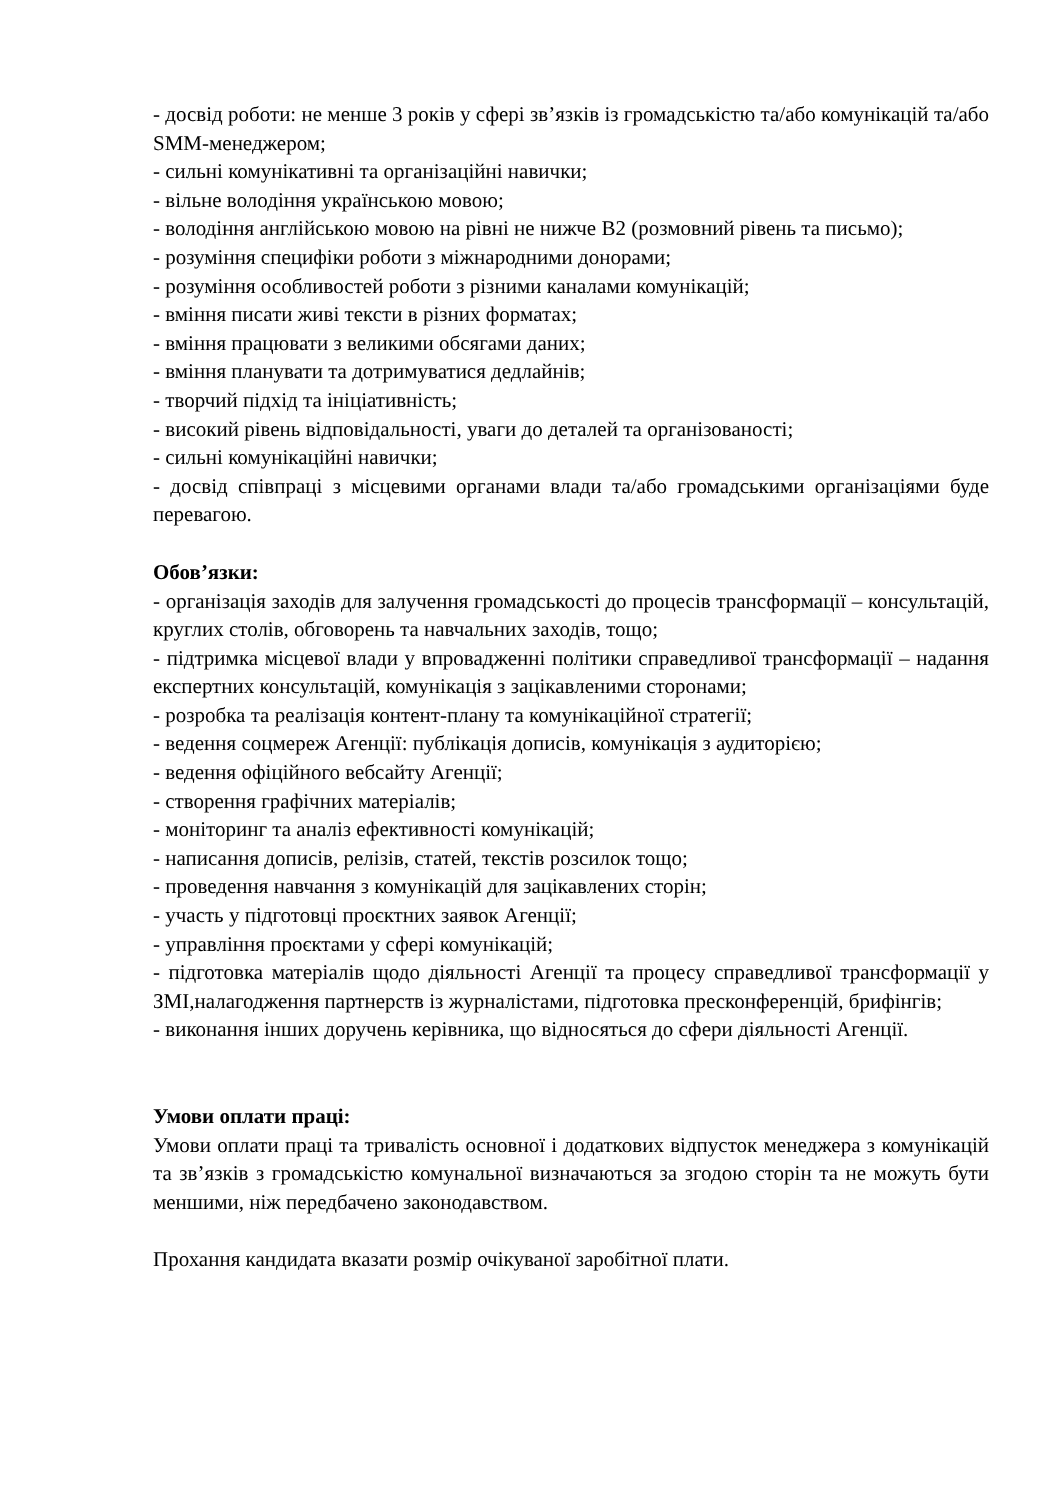- досвід роботи: не менше 3 років у сфері зв’язків із громадськістю та/або комунікацій та/або SMM-менеджером;
- сильні комунікативні та організаційні навички;
- вільне володіння українською мовою;
- володіння англійською мовою на рівні не нижче B2 (розмовний рівень та письмо);
- розуміння специфіки роботи з міжнародними донорами;
- розуміння особливостей роботи з різними каналами комунікацій;
- вміння писати живі тексти в різних форматах;
- вміння працювати з великими обсягами даних;
- вміння планувати та дотримуватися дедлайнів;
- творчий підхід та ініціативність;
- високий рівень відповідальності, уваги до деталей та організованості;
- сильні комунікаційні навички;
- досвід співпраці з місцевими органами влади та/або громадськими організаціями буде перевагою.
Обов’язки:
- організація заходів для залучення громадськості до процесів трансформації – консультацій, круглих столів, обговорень та навчальних заходів, тощо;
- підтримка місцевої влади у впровадженні політики справедливої трансформації – надання експертних консультацій, комунікація з зацікавленими сторонами;
- розробка та реалізація контент-плану та комунікаційної стратегії;
- ведення соцмереж Агенції: публікація дописів, комунікація з аудиторією;
- ведення офіційного вебсайту Агенції;
- створення графічних матеріалів;
- моніторинг та аналіз ефективності комунікацій;
- написання дописів, релізів, статей, текстів розсилок тощо;
- проведення навчання з комунікацій для зацікавлених сторін;
- участь у підготовці проєктних заявок Агенції;
- управління проєктами у сфері комунікацій;
- підготовка матеріалів щодо діяльності Агенції та процесу справедливої трансформації у ЗМІ,налагодження партнерств із журналістами, підготовка пресконференцій, брифінгів;
- виконання інших доручень керівника, що відносяться до сфери діяльності Агенції.
Умови оплати праці:
Умови оплати праці та тривалість основної і додаткових відпусток менеджера з комунікацій та зв’язків з громадськістю комунальної визначаються за згодою сторін та не можуть бути меншими, ніж передбачено законодавством.
Прохання кандидата вказати розмір очікуваної заробітної плати.